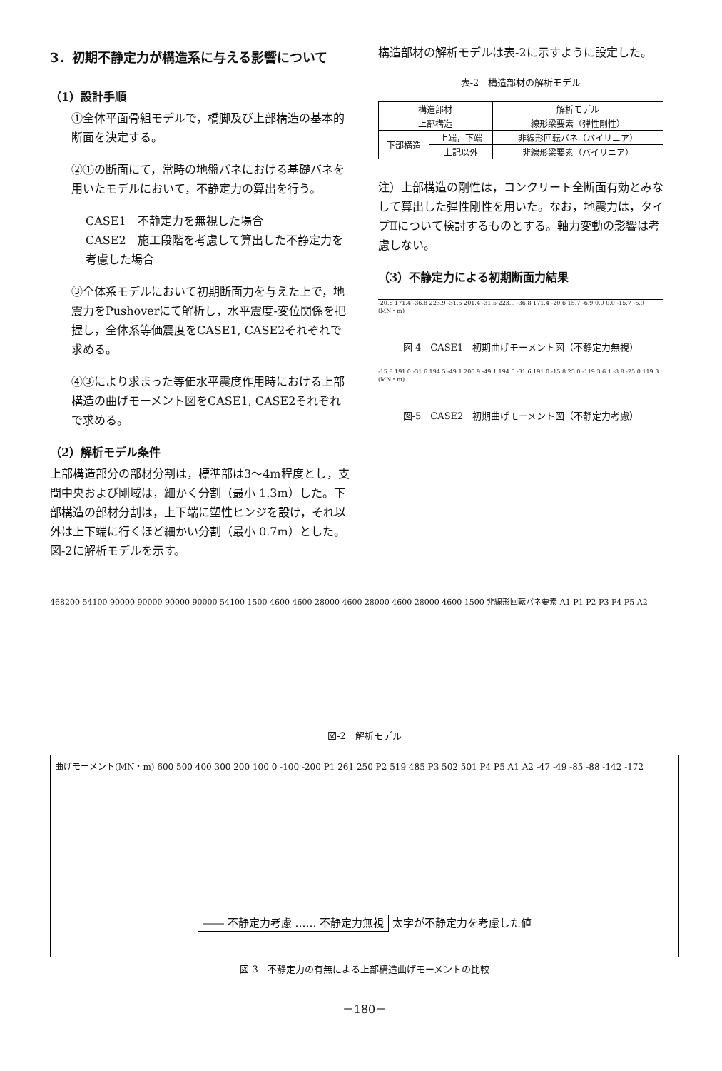3．初期不静定力が構造系に与える影響について
（1）設計手順
①全体平面骨組モデルで，橋脚及び上部構造の基本的断面を決定する。
②①の断面にて，常時の地盤バネにおける基礎バネを用いたモデルにおいて，不静定力の算出を行う。
CASE1　不静定力を無視した場合
CASE2　施工段階を考慮して算出した不静定力を考慮した場合
③全体系モデルにおいて初期断面力を与えた上で，地震力をPushoverにて解析し，水平震度-変位関係を把握し，全体系等価震度をCASE1, CASE2それぞれで求める。
④③により求まった等価水平震度作用時における上部構造の曲げモーメント図をCASE1, CASE2それぞれで求める。
（2）解析モデル条件
上部構造部分の部材分割は，標準部は3～4m程度とし，支間中央および剛域は，細かく分割（最小 1.3m）した。下部構造の部材分割は，上下端に塑性ヒンジを設け，それ以外は上下端に行くほど細かい分割（最小 0.7m）とした。図-2に解析モデルを示す。
構造部材の解析モデルは表-2に示すように設定した。
表-2　構造部材の解析モデル
| 構造部材 | | 解析モデル |
| --- | --- | --- |
| 上部構造 | | 線形梁要素（弾性剛性） |
| 下部構造 | 上端，下端 | 非線形回転バネ（バイリニア） |
| | 上記以外 | 非線形梁要素（バイリニア） |
注）上部構造の剛性は，コンクリート全断面有効とみなして算出した弾性剛性を用いた。なお，地震力は，タイプⅡについて検討するものとする。軸力変動の影響は考慮しない。
（3）不静定力による初期断面力結果
-20.6 171.4 -36.8 223.9 -31.5 201.4 -31.5 223.9 -36.8 171.4 -20.6 15.7 -6.9 0.0 0.0 -15.7 -6.9 (MN・m)
図-4　CASE1　初期曲げモーメント図（不静定力無視）
-15.8 191.0 -31.6 194.5 -49.1 206.9 -49.1 194.5 -31.6 191.0 -15.8 25.0 -119.3 6.1 -8.8 -25.0 119.3 (MN・m)
図-5　CASE2　初期曲げモーメント図（不静定力考慮）
468200 54100 90000 90000 90000 90000 54100 1500 4600 4600 28000 4600 28000 4600 28000 4600 1500 非線形回転バネ要素 A1 P1 P2 P3 P4 P5 A2
図-2　解析モデル
曲げモーメント(MN・m) 600 500 400 300 200 100 0 -100 -200 P1 261 250 P2 519 485 P3 502 501 P4 P5 A1 A2 -47 -49 -85 -88 -142 -172
―― 不静定力考慮 …… 不静定力無視 太字が不静定力を考慮した値
図-3　不静定力の有無による上部構造曲げモーメントの比較
－180－